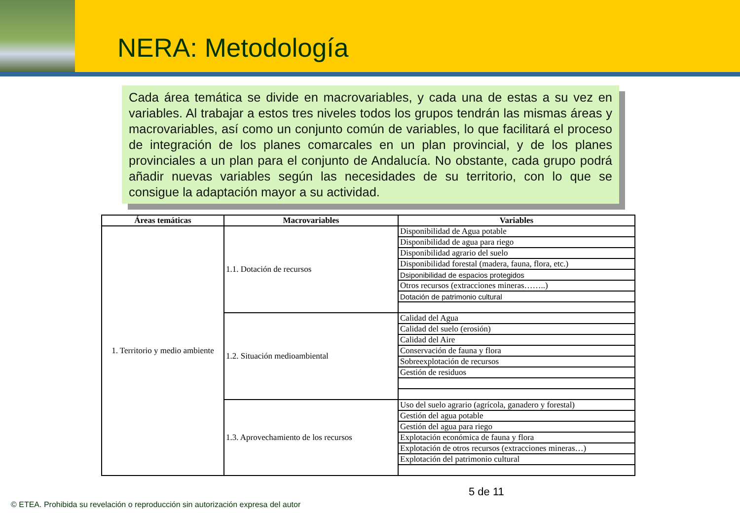NERA: Metodología
Cada área temática se divide en macrovariables, y cada una de estas a su vez en variables. Al trabajar a estos tres niveles todos los grupos tendrán las mismas áreas y macrovariables, así como un conjunto común de variables, lo que facilitará el proceso de integración de los planes comarcales en un plan provincial, y de los planes provinciales a un plan para el conjunto de Andalucía. No obstante, cada grupo podrá añadir nuevas variables según las necesidades de su territorio, con lo que se consigue la adaptación mayor a su actividad.
| Áreas temáticas | Macrovariables | Variables |
| --- | --- | --- |
| 1. Territorio y medio ambiente | 1.1. Dotación de recursos | Disponibilidad de Agua potable |
| | | Disponibilidad de agua para riego |
| | | Disponibilidad agrario del suelo |
| | | Disponibilidad forestal (madera, fauna, flora, etc.) |
| | | Dsiponibilidad de espacios protegidos |
| | | Otros recursos (extracciones mineras……..) |
| | | Dotación de patrimonio cultural |
| | 1.2. Situación medioambiental | Calidad del Agua |
| | | Calidad del suelo (erosión) |
| | | Calidad del Aire |
| | | Conservación de fauna y flora |
| | | Sobreexplotación de recursos |
| | | Gestión de residuos |
| | 1.3. Aprovechamiento de los recursos | Uso del suelo agrario (agrícola, ganadero y forestal) |
| | | Gestión del agua potable |
| | | Gestión del agua para riego |
| | | Explotación económica de fauna y flora |
| | | Explotación de otros recursos (extracciones mineras…) |
| | | Explotación del patrimonio cultural |
5 de 11
© ETEA. Prohibida su revelación o reproducción sin autorización expresa del autor